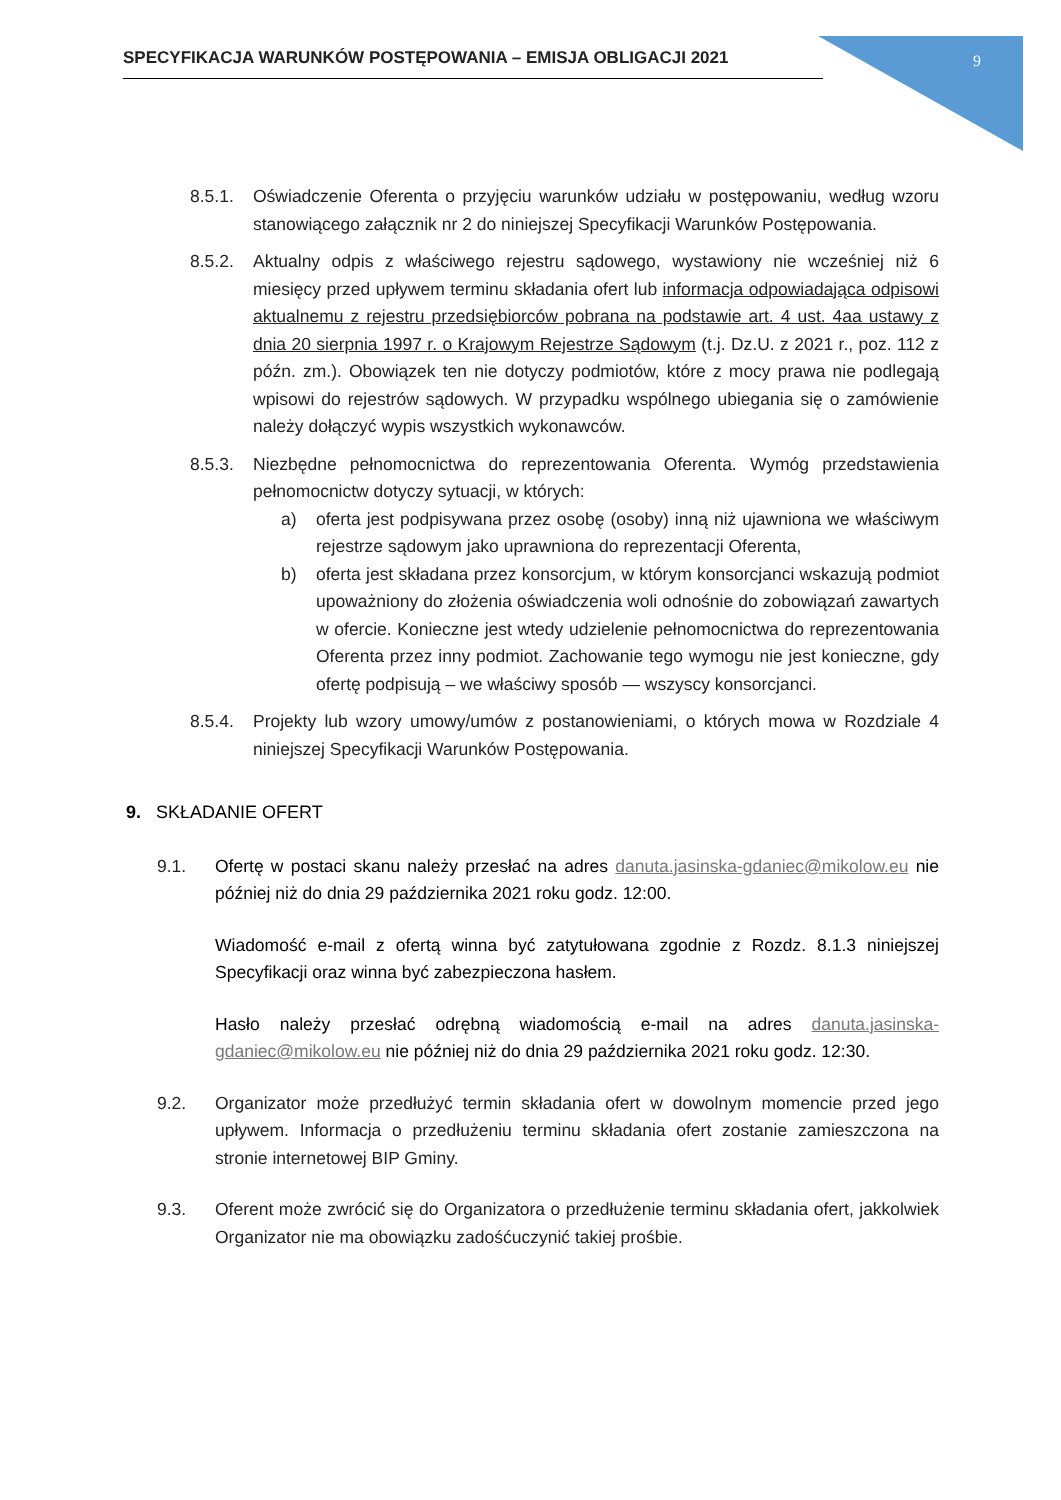SPECYFIKACJA WARUNKÓW POSTĘPOWANIA – EMISJA OBLIGACJI 2021 9
8.5.1. Oświadczenie Oferenta o przyjęciu warunków udziału w postępowaniu, według wzoru stanowiącego załącznik nr 2 do niniejszej Specyfikacji Warunków Postępowania.
8.5.2. Aktualny odpis z właściwego rejestru sądowego, wystawiony nie wcześniej niż 6 miesięcy przed upływem terminu składania ofert lub informacja odpowiadająca odpisowi aktualnemu z rejestru przedsiębiorców pobrana na podstawie art. 4 ust. 4aa ustawy z dnia 20 sierpnia 1997 r. o Krajowym Rejestrze Sądowym (t.j. Dz.U. z 2021 r., poz. 112 z późn. zm.). Obowiązek ten nie dotyczy podmiotów, które z mocy prawa nie podlegają wpisowi do rejestrów sądowych. W przypadku wspólnego ubiegania się o zamówienie należy dołączyć wypis wszystkich wykonawców.
8.5.3. Niezbędne pełnomocnictwa do reprezentowania Oferenta. Wymóg przedstawienia pełnomocnictw dotyczy sytuacji, w których:
a) oferta jest podpisywana przez osobę (osoby) inną niż ujawniona we właściwym rejestrze sądowym jako uprawniona do reprezentacji Oferenta,
b) oferta jest składana przez konsorcjum, w którym konsorcjanci wskazują podmiot upoważniony do złożenia oświadczenia woli odnośnie do zobowiązań zawartych w ofercie. Konieczne jest wtedy udzielenie pełnomocnictwa do reprezentowania Oferenta przez inny podmiot. Zachowanie tego wymogu nie jest konieczne, gdy ofertę podpisują – we właściwy sposób — wszyscy konsorcjanci.
8.5.4. Projekty lub wzory umowy/umów z postanowieniami, o których mowa w Rozdziale 4 niniejszej Specyfikacji Warunków Postępowania.
9. SKŁADANIE OFERT
9.1. Ofertę w postaci skanu należy przesłać na adres danuta.jasinska-gdaniec@mikolow.eu nie później niż do dnia 29 października 2021 roku godz. 12:00.
Wiadomość e-mail z ofertą winna być zatytułowana zgodnie z Rozdz. 8.1.3 niniejszej Specyfikacji oraz winna być zabezpieczona hasłem.
Hasło należy przesłać odrębną wiadomością e-mail na adres danuta.jasinska-gdaniec@mikolow.eu nie później niż do dnia 29 października 2021 roku godz. 12:30.
9.2. Organizator może przedłużyć termin składania ofert w dowolnym momencie przed jego upływem. Informacja o przedłużeniu terminu składania ofert zostanie zamieszczona na stronie internetowej BIP Gminy.
9.3. Oferent może zwrócić się do Organizatora o przedłużenie terminu składania ofert, jakkolwiek Organizator nie ma obowiązku zadośćuczynić takiej prośbie.